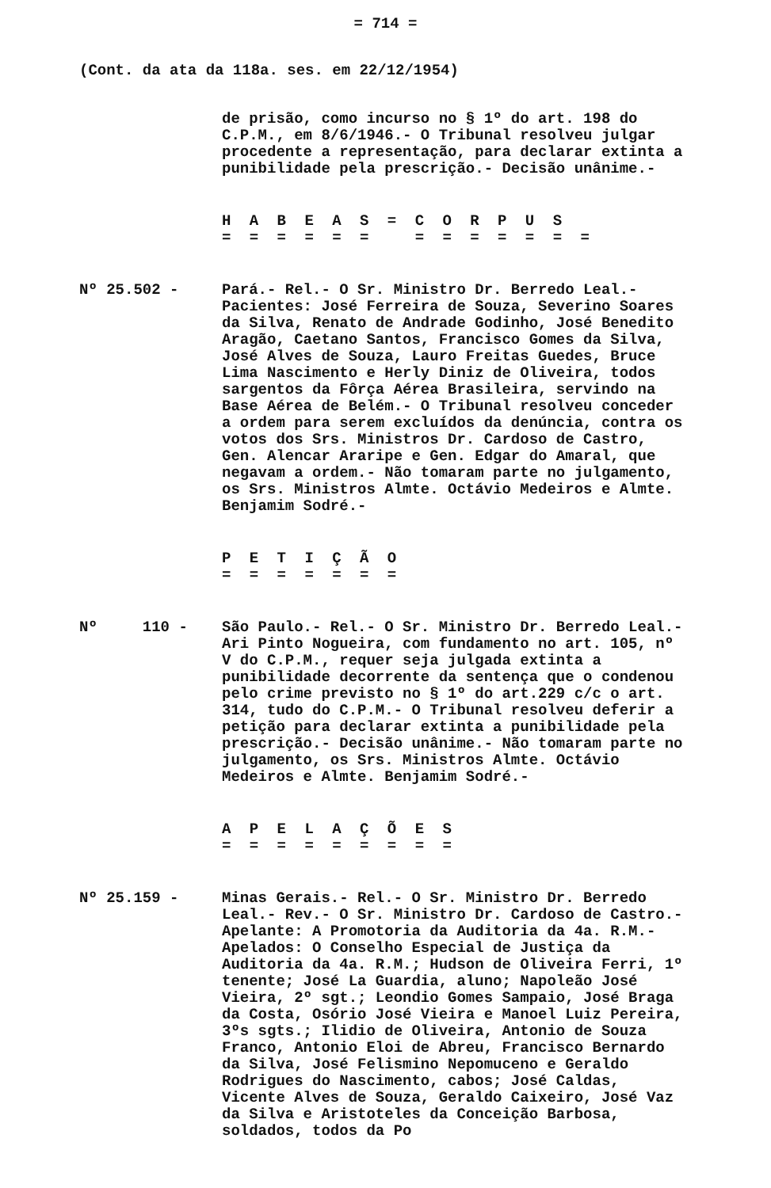= 714 =
(Cont. da ata da 118a. ses. em 22/12/1954)
de prisão, como incurso no § 1º do art. 198 do C.P.M., em 8/6/1946.- O Tribunal resolveu julgar procedente a representação, para declarar extinta a punibilidade pela prescrição.- Decisão unânime.-
H A B E A S = C O R P U S
= = = = = = = = = = = = =
Nº 25.502 - Pará.- Rel.- O Sr. Ministro Dr. Berredo Leal.- Pacientes: José Ferreira de Souza, Severino Soares da Silva, Renato de Andrade Godinho, José Benedito Aragão, Caetano Santos, Francisco Gomes da Silva, José Alves de Souza, Lauro Freitas Guedes, Bruce Lima Nascimento e Herly Diniz de Oliveira, todos sargentos da Fôrça Aérea Brasileira, servindo na Base Aérea de Belém.- O Tribunal resolveu conceder a ordem para serem excluídos da denúncia, contra os votos dos Srs. Ministros Dr. Cardoso de Castro, Gen. Alencar Araripe e Gen. Edgar do Amaral, que negavam a ordem.- Não tomaram parte no julgamento, os Srs. Ministros Almte. Octávio Medeiros e Almte. Benjamim Sodré.-
P E T I Ç Ã O
= = = = = = =
Nº 110 - São Paulo.- Rel.- O Sr. Ministro Dr. Berredo Leal.- Ari Pinto Nogueira, com fundamento no art. 105, nº V do C.P.M., requer seja julgada extinta a punibilidade decorrente da sentença que o condenou pelo crime previsto no § 1º do art.229 c/c o art. 314, tudo do C.P.M.- O Tribunal resolveu deferir a petição para declarar extinta a punibilidade pela prescrição.- Decisão unânime.- Não tomaram parte no julgamento, os Srs. Ministros Almte. Octávio Medeiros e Almte. Benjamim Sodré.-
A P E L A Ç Õ E S
= = = = = = = = =
Nº 25.159 - Minas Gerais.- Rel.- O Sr. Ministro Dr. Berredo Leal.- Rev.- O Sr. Ministro Dr. Cardoso de Castro.- Apelante: A Promotoria da Auditoria da 4a. R.M.- Apelados: O Conselho Especial de Justiça da Auditoria da 4a. R.M.; Hudson de Oliveira Ferri, 1º tenente; José La Guardia, aluno; Napoleão José Vieira, 2º sgt.; Leondio Gomes Sampaio, José Braga da Costa, Osório José Vieira e Manoel Luiz Pereira, 3ºs sgts.; Ilidio de Oliveira, Antonio de Souza Franco, Antonio Eloi de Abreu, Francisco Bernardo da Silva, José Felismino Nepomuceno e Geraldo Rodrigues do Nascimento, cabos; José Caldas, Vicente Alves de Souza, Geraldo Caixeiro, José Vaz da Silva e Aristoteles da Conceição Barbosa, soldados, todos da Po